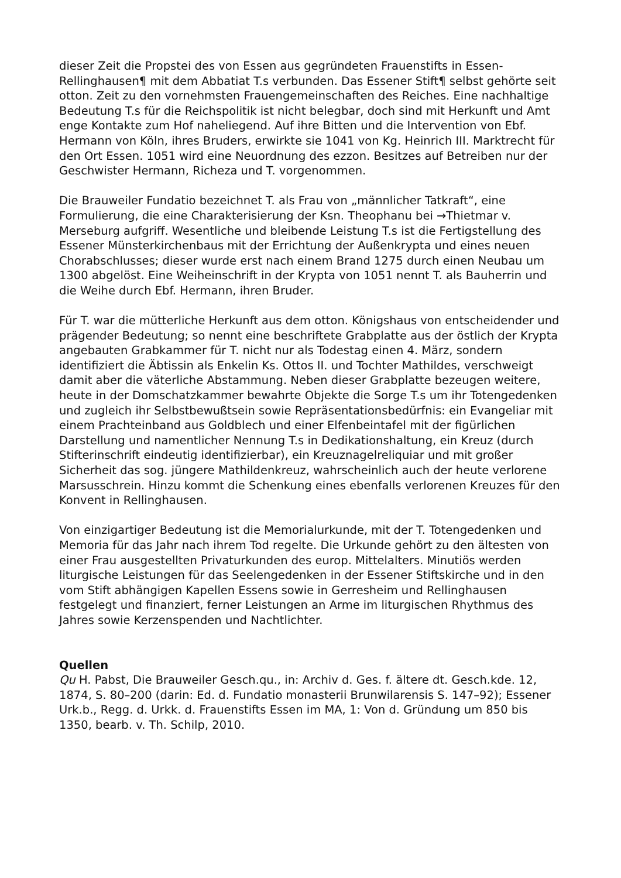dieser Zeit die Propstei des von Essen aus gegründeten Frauenstifts in Essen-Rellinghausen¶ mit dem Abbatiat T.s verbunden. Das Essener Stift¶ selbst gehörte seit otton. Zeit zu den vornehmsten Frauengemeinschaften des Reiches. Eine nachhaltige Bedeutung T.s für die Reichspolitik ist nicht belegbar, doch sind mit Herkunft und Amt enge Kontakte zum Hof naheliegend. Auf ihre Bitten und die Intervention von Ebf. Hermann von Köln, ihres Bruders, erwirkte sie 1041 von Kg. Heinrich III. Marktrecht für den Ort Essen. 1051 wird eine Neuordnung des ezzon. Besitzes auf Betreiben nur der Geschwister Hermann, Richeza und T. vorgenommen.
Die Brauweiler Fundatio bezeichnet T. als Frau von „männlicher Tatkraft“, eine Formulierung, die eine Charakterisierung der Ksn. Theophanu bei →Thietmar v. Merseburg aufgriff. Wesentliche und bleibende Leistung T.s ist die Fertigstellung des Essener Münsterkirchenbaus mit der Errichtung der Außenkrypta und eines neuen Chorabschlusses; dieser wurde erst nach einem Brand 1275 durch einen Neubau um 1300 abgelöst. Eine Weiheinschrift in der Krypta von 1051 nennt T. als Bauherrin und die Weihe durch Ebf. Hermann, ihren Bruder.
Für T. war die mütterliche Herkunft aus dem otton. Königshaus von entscheidender und prägender Bedeutung; so nennt eine beschriftete Grabplatte aus der östlich der Krypta angebauten Grabkammer für T. nicht nur als Todestag einen 4. März, sondern identifiziert die Äbtissin als Enkelin Ks. Ottos II. und Tochter Mathildes, verschweigt damit aber die väterliche Abstammung. Neben dieser Grabplatte bezeugen weitere, heute in der Domschatzkammer bewahrte Objekte die Sorge T.s um ihr Totengedenken und zugleich ihr Selbstbewußtsein sowie Repräsentationsbedürfnis: ein Evangeliar mit einem Prachteinband aus Goldblech und einer Elfenbeintafel mit der figürlichen Darstellung und namentlicher Nennung T.s in Dedikationshaltung, ein Kreuz (durch Stifterinschrift eindeutig identifizierbar), ein Kreuznagelreliquiar und mit großer Sicherheit das sog. jüngere Mathildenkreuz, wahrscheinlich auch der heute verlorene Marsusschrein. Hinzu kommt die Schenkung eines ebenfalls verlorenen Kreuzes für den Konvent in Rellinghausen.
Von einzigartiger Bedeutung ist die Memorialurkunde, mit der T. Totengedenken und Memoria für das Jahr nach ihrem Tod regelte. Die Urkunde gehört zu den ältesten von einer Frau ausgestellten Privaturkunden des europ. Mittelalters. Minutiös werden liturgische Leistungen für das Seelengedenken in der Essener Stiftskirche und in den vom Stift abhängigen Kapellen Essens sowie in Gerresheim und Rellinghausen festgelegt und finanziert, ferner Leistungen an Arme im liturgischen Rhythmus des Jahres sowie Kerzenspenden und Nachtlichter.
Quellen
Qu H. Pabst, Die Brauweiler Gesch.qu., in: Archiv d. Ges. f. ältere dt. Gesch.kde. 12, 1874, S. 80–200 (darin: Ed. d. Fundatio monasterii Brunwilarensis S. 147–92); Essener Urk.b., Regg. d. Urkk. d. Frauenstifts Essen im MA, 1: Von d. Gründung um 850 bis 1350, bearb. v. Th. Schilp, 2010.